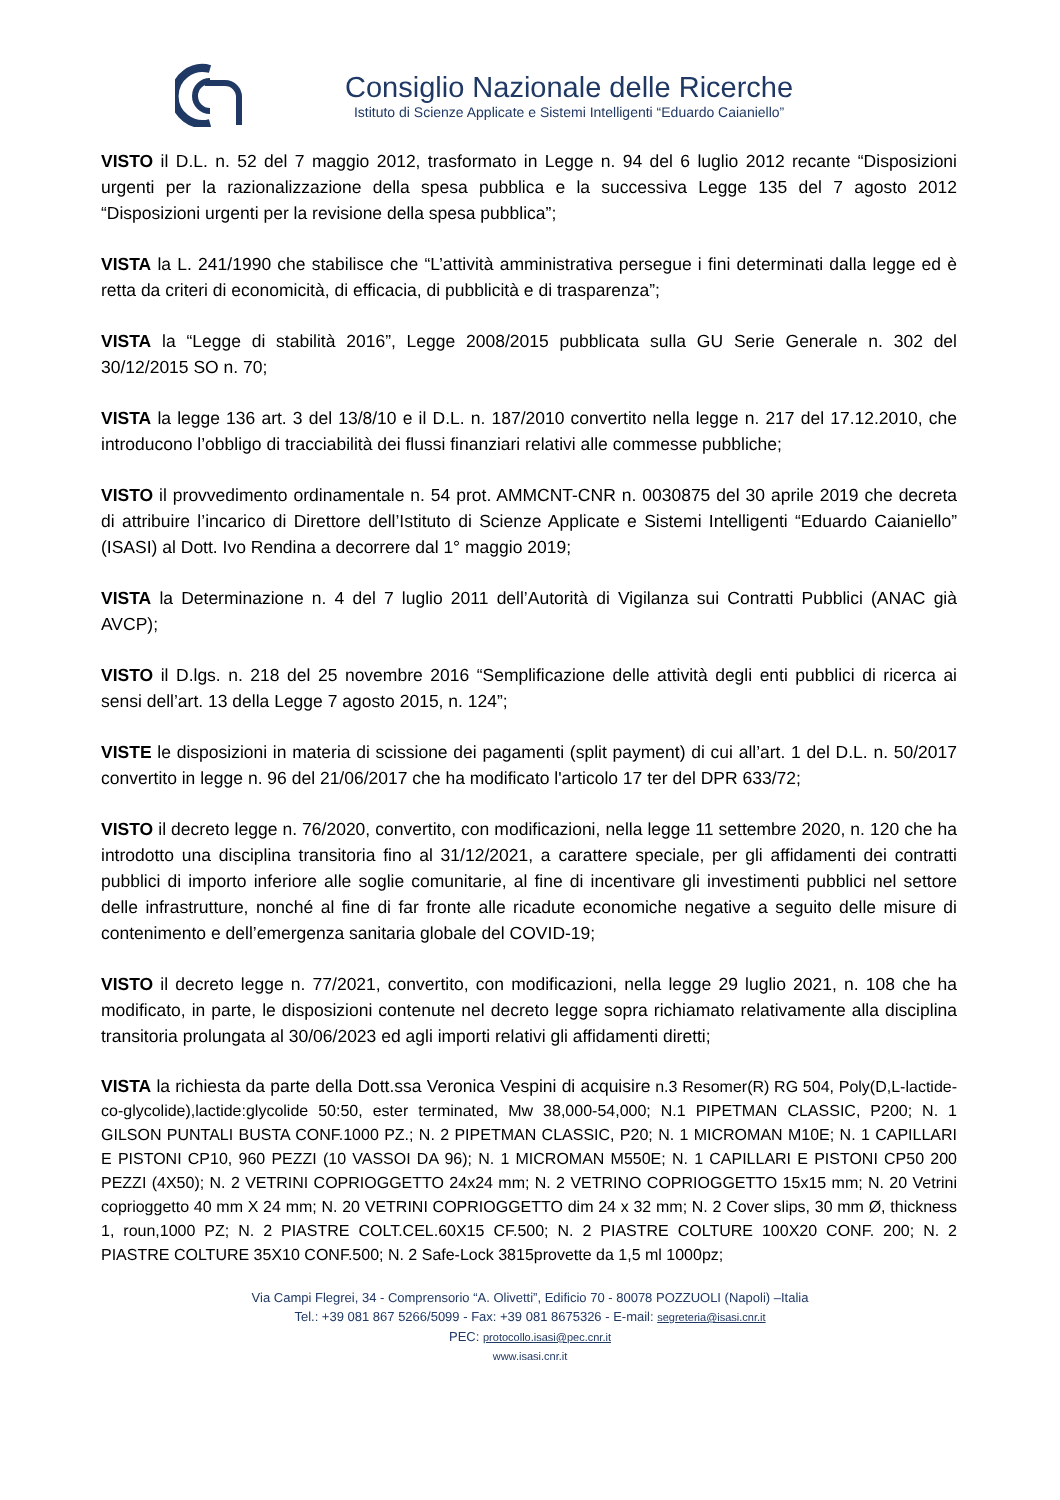Consiglio Nazionale delle Ricerche
Istituto di Scienze Applicate e Sistemi Intelligenti “Eduardo Caianiello”
VISTO il D.L. n. 52 del 7 maggio 2012, trasformato in Legge n. 94 del 6 luglio 2012 recante “Disposizioni urgenti per la razionalizzazione della spesa pubblica e la successiva Legge 135 del 7 agosto 2012 “Disposizioni urgenti per la revisione della spesa pubblica”;
VISTA la L. 241/1990 che stabilisce che “L’attività amministrativa persegue i fini determinati dalla legge ed è retta da criteri di economicità, di efficacia, di pubblicità e di trasparenza”;
VISTA la “Legge di stabilità 2016”, Legge 2008/2015 pubblicata sulla GU Serie Generale n. 302 del 30/12/2015 SO n. 70;
VISTA la legge 136 art. 3 del 13/8/10 e il D.L. n. 187/2010 convertito nella legge n. 217 del 17.12.2010, che introducono l’obbligo di tracciabilità dei flussi finanziari relativi alle commesse pubbliche;
VISTO il provvedimento ordinamentale n. 54 prot. AMMCNT-CNR n. 0030875 del 30 aprile 2019 che decreta di attribuire l’incarico di Direttore dell’Istituto di Scienze Applicate e Sistemi Intelligenti “Eduardo Caianiello” (ISASI) al Dott. Ivo Rendina a decorrere dal 1° maggio 2019;
VISTA la Determinazione n. 4 del 7 luglio 2011 dell’Autorità di Vigilanza sui Contratti Pubblici (ANAC già AVCP);
VISTO il D.lgs. n. 218 del 25 novembre 2016 “Semplificazione delle attività degli enti pubblici di ricerca ai sensi dell’art. 13 della Legge 7 agosto 2015, n. 124”;
VISTE le disposizioni in materia di scissione dei pagamenti (split payment) di cui all’art. 1 del D.L. n. 50/2017 convertito in legge n. 96 del 21/06/2017 che ha modificato l'articolo 17 ter del DPR 633/72;
VISTO il decreto legge n. 76/2020, convertito, con modificazioni, nella legge 11 settembre 2020, n. 120 che ha introdotto una disciplina transitoria fino al 31/12/2021, a carattere speciale, per gli affidamenti dei contratti pubblici di importo inferiore alle soglie comunitarie, al fine di incentivare gli investimenti pubblici nel settore delle infrastrutture, nonché al fine di far fronte alle ricadute economiche negative a seguito delle misure di contenimento e dell’emergenza sanitaria globale del COVID-19;
VISTO il decreto legge n. 77/2021, convertito, con modificazioni, nella legge 29 luglio 2021, n. 108 che ha modificato, in parte, le disposizioni contenute nel decreto legge sopra richiamato relativamente alla disciplina transitoria prolungata al 30/06/2023 ed agli importi relativi gli affidamenti diretti;
VISTA la richiesta da parte della Dott.ssa Veronica Vespini di acquisire n.3 Resomer(R) RG 504, Poly(D,L-lactide-co-glycolide),lactide:glycolide 50:50, ester terminated, Mw 38,000-54,000; N.1 PIPETMAN CLASSIC, P200; N. 1 GILSON PUNTALI BUSTA CONF.1000 PZ.; N. 2 PIPETMAN CLASSIC, P20; N. 1 MICROMAN M10E; N. 1 CAPILLARI E PISTONI CP10, 960 PEZZI (10 VASSOI DA 96); N. 1 MICROMAN M550E; N. 1 CAPILLARI E PISTONI CP50 200 PEZZI (4X50); N. 2 VETRINI COPRIOGGETTO 24x24 mm; N. 2 VETRINO COPRIOGGETTO 15x15 mm; N. 20 Vetrini coprioggetto 40 mm X 24 mm; N. 20 VETRINI COPRIOGGETTO dim 24 x 32 mm; N. 2 Cover slips, 30 mm Ø, thickness 1, roun,1000 PZ; N. 2 PIASTRE COLT.CEL.60X15 CF.500; N. 2 PIASTRE COLTURE 100X20 CONF. 200; N. 2 PIASTRE COLTURE 35X10 CONF.500; N. 2 Safe-Lock 3815provette da 1,5 ml 1000pz;
Via Campi Flegrei, 34 - Comprensorio “A. Olivetti”, Edificio 70 - 80078 POZZUOLI (Napoli) –Italia
Tel.: +39 081 867 5266/5099 - Fax: +39 081 8675326 - E-mail: segreteria@isasi.cnr.it
PEC: protocollo.isasi@pec.cnr.it
www.isasi.cnr.it